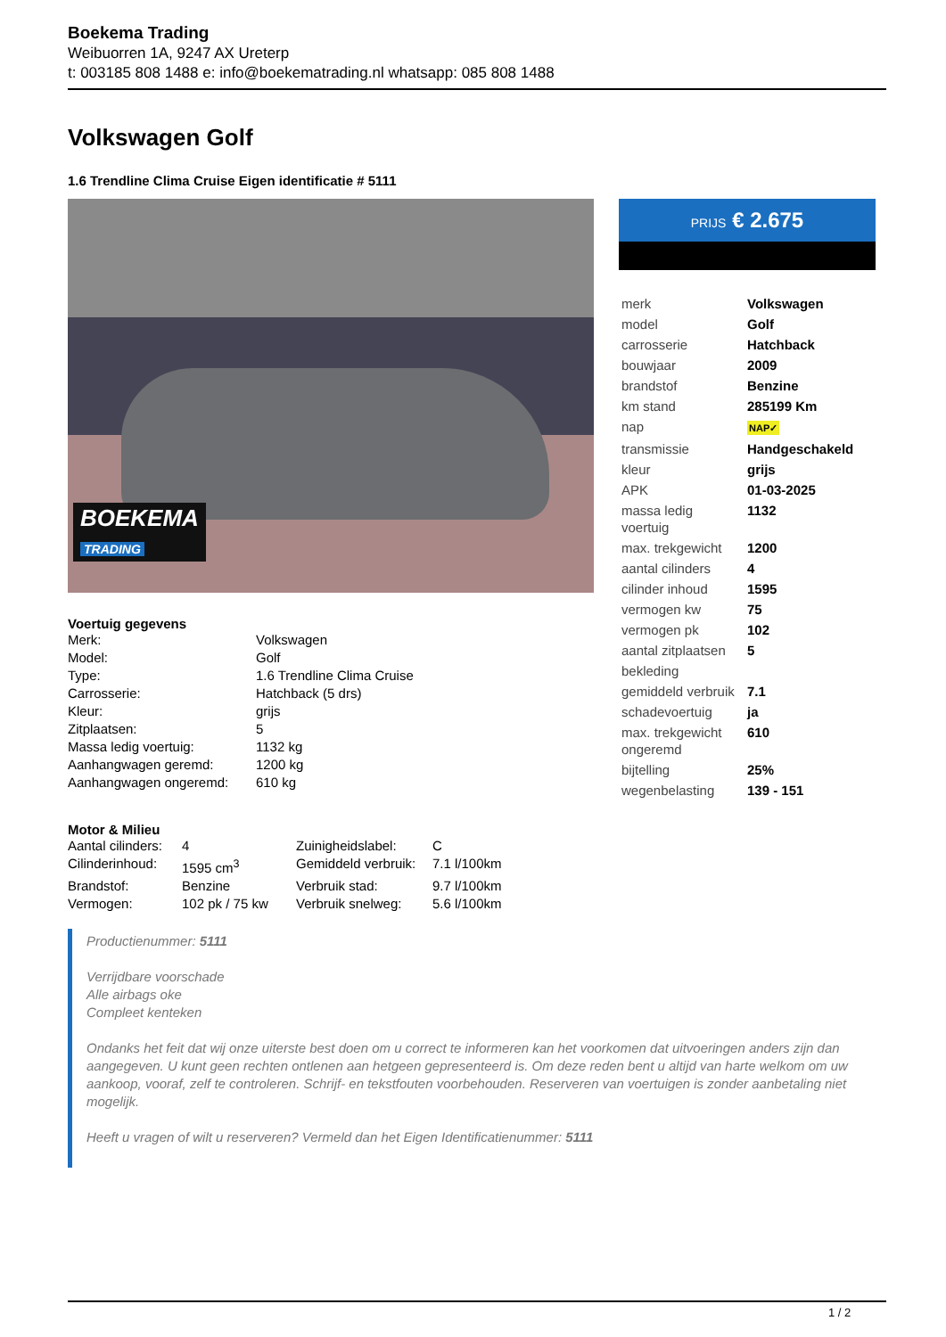Boekema Trading
Weibuorren 1A, 9247 AX Ureterp
t: 003185 808 1488 e: info@boekematrading.nl whatsapp: 085 808 1488
Volkswagen Golf
1.6 Trendline Clima Cruise Eigen identificatie # 5111
BOEKEMA
TRADING
Voertuig gegevens
| Merk: | Volkswagen |
| Model: | Golf |
| Type: | 1.6 Trendline Clima Cruise |
| Carrosserie: | Hatchback (5 drs) |
| Kleur: | grijs |
| Zitplaatsen: | 5 |
| Massa ledig voertuig: | 1132 kg |
| Aanhangwagen geremd: | 1200 kg |
| Aanhangwagen ongeremd: | 610 kg |
Motor & Milieu
| Aantal cilinders: | 4 | Zuinigheidslabel: | C |
| Cilinderinhoud: | 1595 cm<sup>3</sup> | Gemiddeld verbruik: | 7.1 l/100km |
| Brandstof: | Benzine | Verbruik stad: | 9.7 l/100km |
| Vermogen: | 102 pk / 75 kw | Verbruik snelweg: | 5.6 l/100km |
PRIJS € 2.675
| merk | Volkswagen |
| model | Golf |
| carrosserie | Hatchback |
| bouwjaar | 2009 |
| brandstof | Benzine |
| km stand | 285199 Km |
| nap | NAP✓ |
| transmissie | Handgeschakeld |
| kleur | grijs |
| APK | 01-03-2025 |
| massa ledig voertuig | 1132 |
| max. trekgewicht | 1200 |
| aantal cilinders | 4 |
| cilinder inhoud | 1595 |
| vermogen kw | 75 |
| vermogen pk | 102 |
| aantal zitplaatsen | 5 |
| bekleding | |
| gemiddeld verbruik | 7.1 |
| schadevoertuig | ja |
| max. trekgewicht ongeremd | 610 |
| bijtelling | 25% |
| wegenbelasting | 139 - 151 |
Productienummer: 5111
Verrijdbare voorschade
Alle airbags oke
Compleet kenteken
Ondanks het feit dat wij onze uiterste best doen om u correct te informeren kan het voorkomen dat uitvoeringen anders zijn dan aangegeven. U kunt geen rechten ontlenen aan hetgeen gepresenteerd is. Om deze reden bent u altijd van harte welkom om uw aankoop, vooraf, zelf te controleren. Schrijf- en tekstfouten voorbehouden. Reserveren van voertuigen is zonder aanbetaling niet mogelijk.
Heeft u vragen of wilt u reserveren? Vermeld dan het Eigen Identificatienummer: 5111
1 / 2